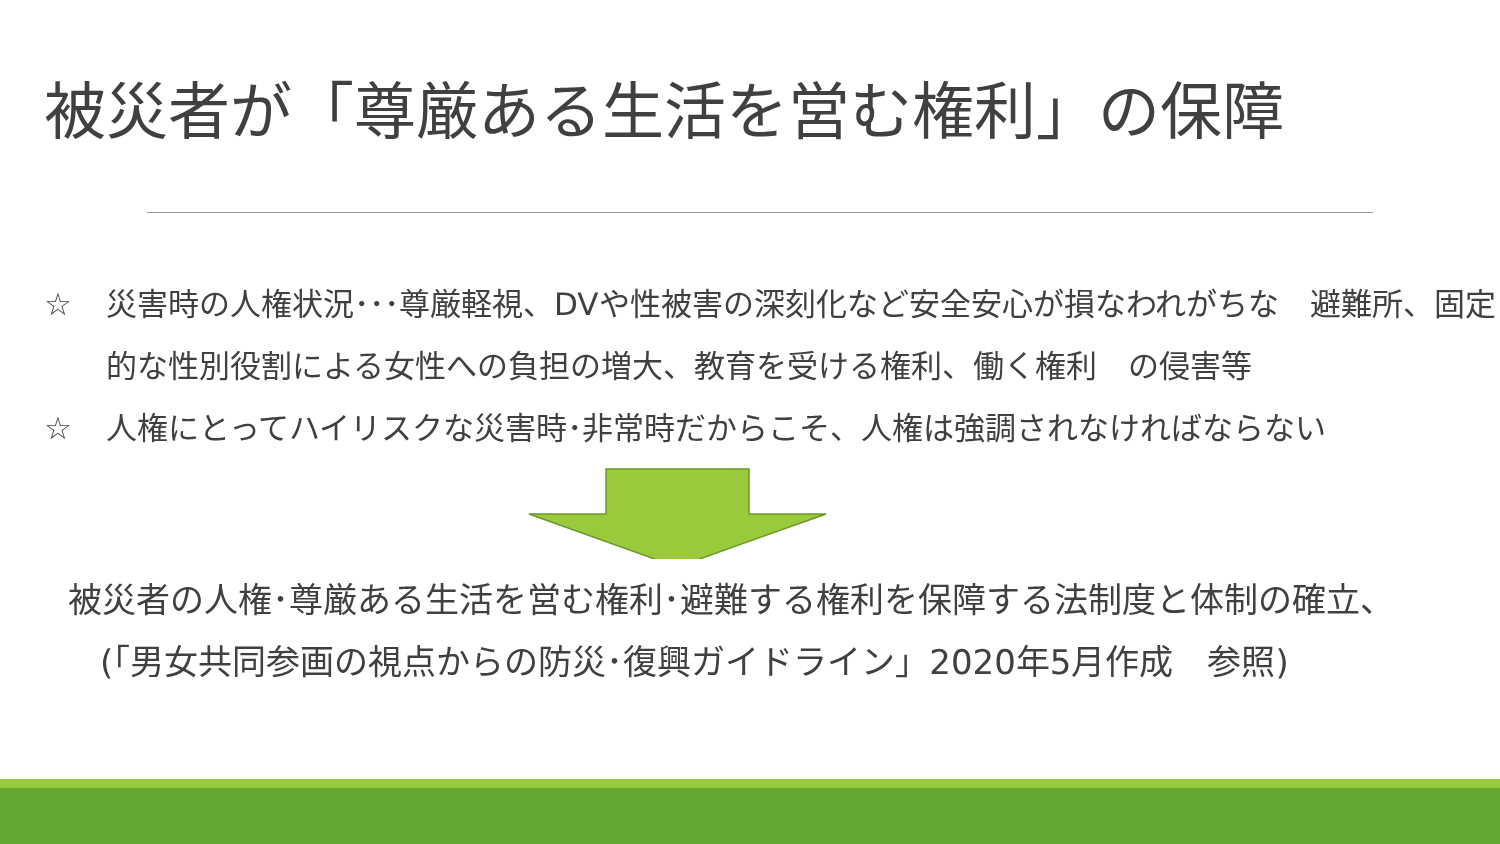被災者が「尊厳ある生活を営む権利」の保障
☆ 災害時の人権状況･･･尊厳軽視、DVや性被害の深刻化など安全安心が損なわれがちな　避難所、固定的な性別役割による女性への負担の増大、教育を受ける権利、働く権利　の侵害等
☆ 人権にとってハイリスクな災害時･非常時だからこそ、人権は強調されなければならない
被災者の人権･尊厳ある生活を営む権利･避難する権利を保障する法制度と体制の確立、
(「男女共同参画の視点からの防災･復興ガイドライン」2020年5月作成　参照)